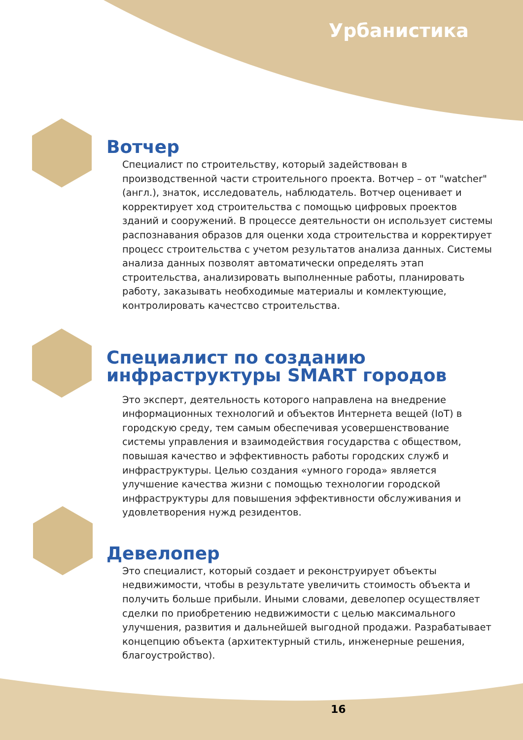Урбанистика
Вотчер
Специалист по строительству, который задействован в производственной части строительного проекта. Вотчер – от "watcher" (англ.), знаток, исследователь, наблюдатель. Вотчер оценивает и корректирует ход строительства с помощью цифровых проектов зданий и сооружений. В процессе деятельности он использует системы распознавания образов для оценки хода строительства и корректирует процесс строительства с учетом результатов анализа данных. Системы анализа данных позволят автоматически определять этап строительства, анализировать выполненные работы, планировать работу, заказывать необходимые материалы и комлектующие, контролировать качестсво строительства.
Специалист по созданию инфраструктуры SMART городов
Это эксперт, деятельность которого направлена на внедрение информационных технологий и объектов Интернета вещей (IoT) в городскую среду, тем самым обеспечивая усовершенствование системы управления и взаимодействия государства с обществом, повышая качество и эффективность работы городских служб и инфраструктуры. Целью создания «умного города» является улучшение качества жизни с помощью технологии городской инфраструктуры для повышения эффективности обслуживания и удовлетворения нужд резидентов.
Девелопер
Это специалист, который создает и реконструирует объекты недвижимости, чтобы в результате увеличить стоимость объекта и получить больше прибыли. Иными словами, девелопер осуществляет сделки по приобретению недвижимости с целью максимального улучшения, развития и дальнейшей выгодной продажи. Разрабатывает концепцию объекта (архитектурный стиль, инженерные решения, благоустройство).
16